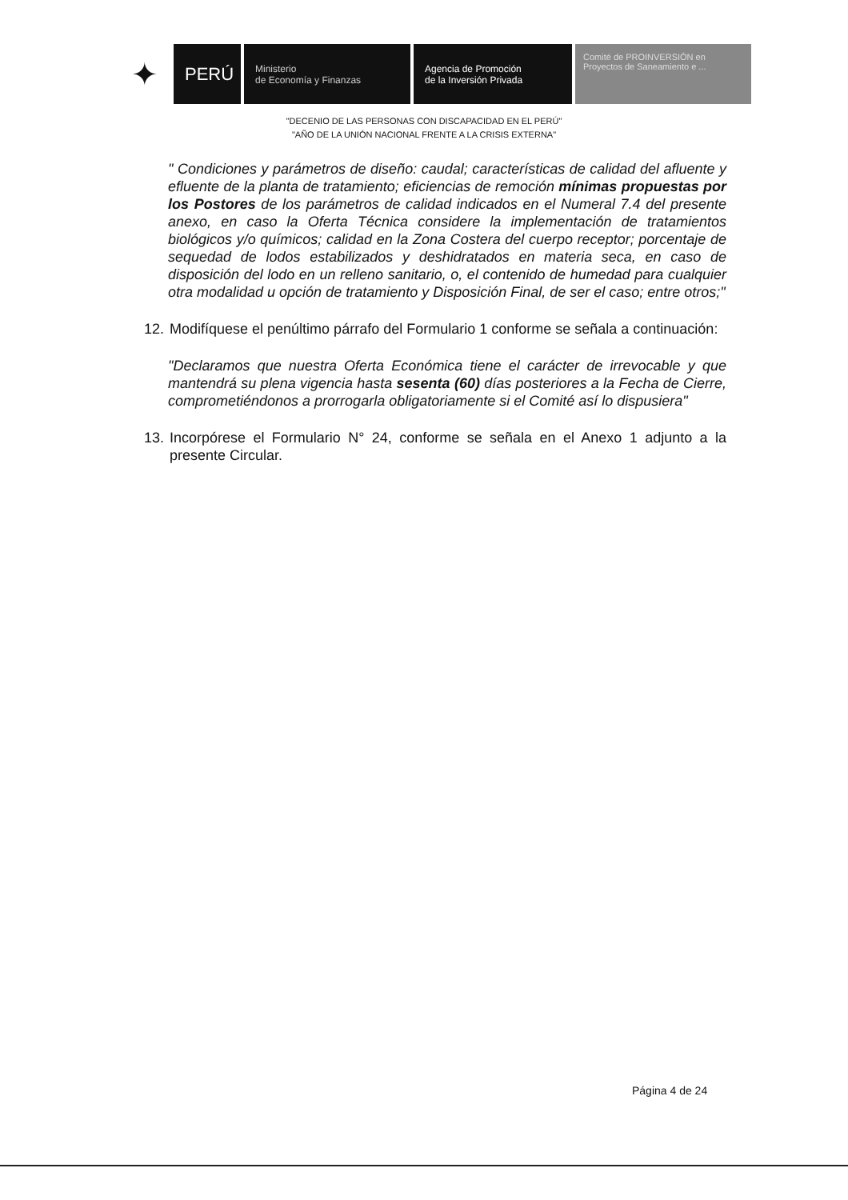✦
PERÚ
Ministerio
de Economía y Finanzas
Agencia de Promoción
de la Inversión Privada
Comité de PROINVERSIÓN en Proyectos de Saneamiento e ...
"DECENIO DE LAS PERSONAS CON DISCAPACIDAD EN EL PERÚ"
"AÑO DE LA UNIÓN NACIONAL FRENTE A LA CRISIS EXTERNA"
" Condiciones y parámetros de diseño: caudal; características de calidad del afluente y efluente de la planta de tratamiento; eficiencias de remoción mínimas propuestas por los Postores de los parámetros de calidad indicados en el Numeral 7.4 del presente anexo, en caso la Oferta Técnica considere la implementación de tratamientos biológicos y/o químicos; calidad en la Zona Costera del cuerpo receptor; porcentaje de sequedad de lodos estabilizados y deshidratados en materia seca, en caso de disposición del lodo en un relleno sanitario, o, el contenido de humedad para cualquier otra modalidad u opción de tratamiento y Disposición Final, de ser el caso; entre otros;"
12.
Modifíquese el penúltimo párrafo del Formulario 1 conforme se señala a continuación:
"Declaramos que nuestra Oferta Económica tiene el carácter de irrevocable y que mantendrá su plena vigencia hasta sesenta (60) días posteriores a la Fecha de Cierre, comprometiéndonos a prorrogarla obligatoriamente si el Comité así lo dispusiera"
13.
Incorpórese el Formulario N° 24, conforme se señala en el Anexo 1 adjunto a la presente Circular.
Página 4 de 24